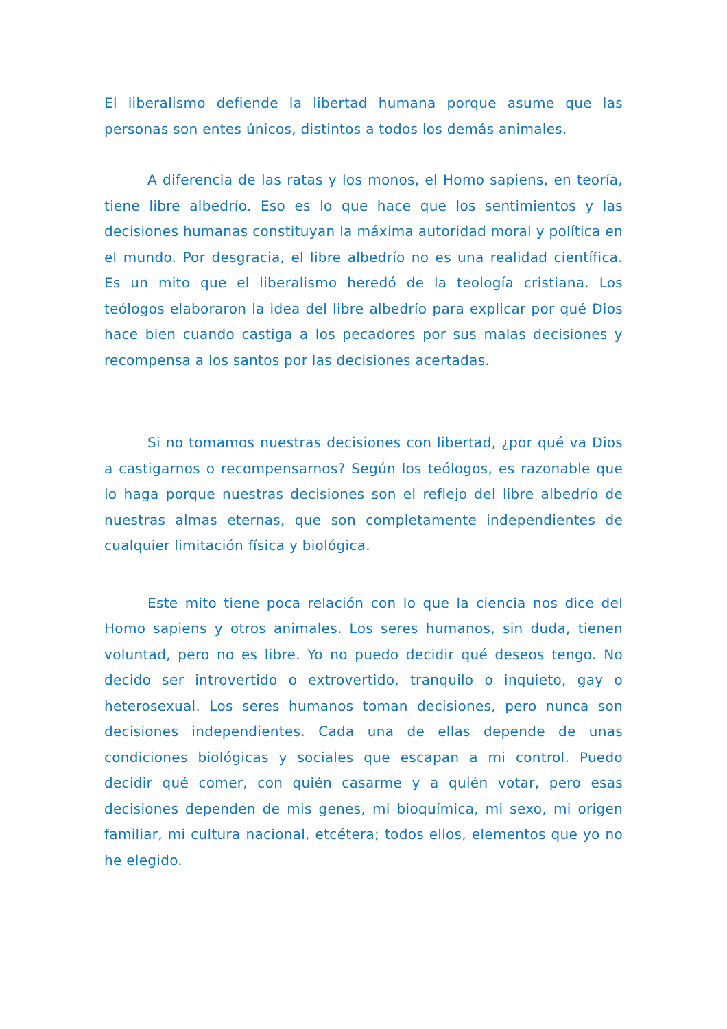El liberalismo defiende la libertad humana porque asume que las personas son entes únicos, distintos a todos los demás animales.
A diferencia de las ratas y los monos, el Homo sapiens, en teoría, tiene libre albedrío. Eso es lo que hace que los sentimientos y las decisiones humanas constituyan la máxima autoridad moral y política en el mundo. Por desgracia, el libre albedrío no es una realidad científica. Es un mito que el liberalismo heredó de la teología cristiana. Los teólogos elaboraron la idea del libre albedrío para explicar por qué Dios hace bien cuando castiga a los pecadores por sus malas decisiones y recompensa a los santos por las decisiones acertadas.
Si no tomamos nuestras decisiones con libertad, ¿por qué va Dios a castigarnos o recompensarnos? Según los teólogos, es razonable que lo haga porque nuestras decisiones son el reflejo del libre albedrío de nuestras almas eternas, que son completamente independientes de cualquier limitación física y biológica.
Este mito tiene poca relación con lo que la ciencia nos dice del Homo sapiens y otros animales. Los seres humanos, sin duda, tienen voluntad, pero no es libre. Yo no puedo decidir qué deseos tengo. No decido ser introvertido o extrovertido, tranquilo o inquieto, gay o heterosexual. Los seres humanos toman decisiones, pero nunca son decisiones independientes. Cada una de ellas depende de unas condiciones biológicas y sociales que escapan a mi control. Puedo decidir qué comer, con quién casarme y a quién votar, pero esas decisiones dependen de mis genes, mi bioquímica, mi sexo, mi origen familiar, mi cultura nacional, etcétera; todos ellos, elementos que yo no he elegido.